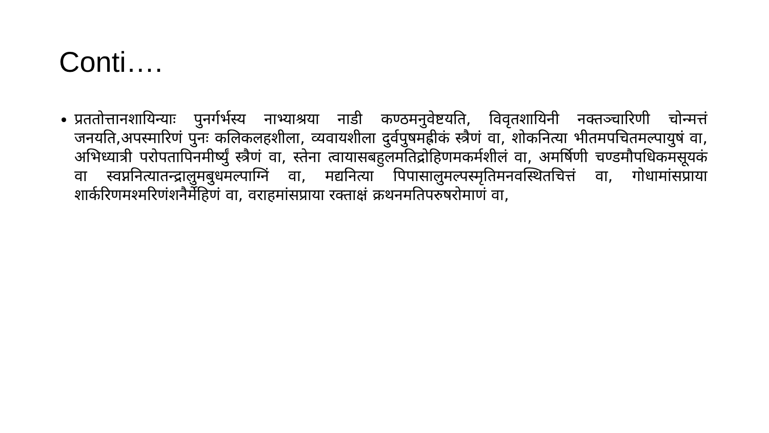Conti….
प्रततोत्तानशायिन्याः पुनर्गर्भस्य नाभ्याश्रया नाडी कण्ठमनुवेष्टयति, विवृतशायिनी नक्तञ्चारिणी चोन्मत्तं जनयति,अपस्मारिणं पुनः कलिकलहशीला, व्यवायशीला दुर्वपुषमह्रीकं स्त्रैणं वा, शोकनित्या भीतमपचितमल्पायुषं वा, अभिध्यात्री परोपतापिनमीर्ष्युं स्त्रैणं वा, स्तेना त्वायासबहुलमतिद्रोहिणमकर्मशीलं वा, अमर्षिणी चण्डमौपधिकमसूयकं वा स्वप्ननित्यातन्द्रालुमबुधमल्पाग्निं वा, मद्यनित्या पिपासालुमल्पस्मृतिमनवस्थितचित्तं वा, गोधामांसप्राया शार्करिणमश्मरिणंशनैर्मेहिणं वा, वराहमांसप्राया रक्ताक्षं क्रथनमतिपरुषरोमाणं वा,